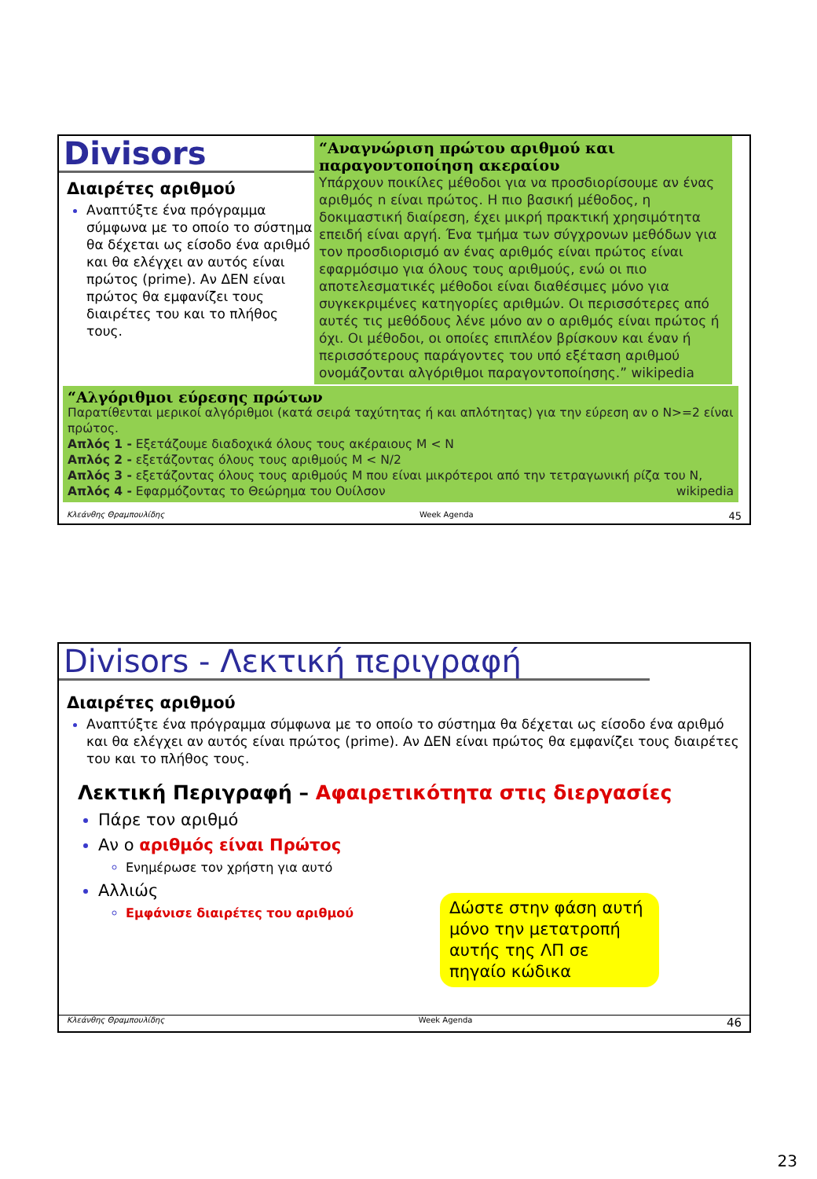Divisors
Διαιρέτες αριθμού
Αναπτύξτε ένα πρόγραμμα σύμφωνα με το οποίο το σύστημα θα δέχεται ως είσοδο ένα αριθμό και θα ελέγχει αν αυτός είναι πρώτος (prime). Αν ΔΕΝ είναι πρώτος θα εμφανίζει τους διαιρέτες του και το πλήθος τους.
“Αναγνώριση πρώτου αριθμού και παραγοντοποίηση ακεραίου
Υπάρχουν ποικίλες μέθοδοι για να προσδιορίσουμε αν ένας αριθμός n είναι πρώτος. Η πιο βασική μέθοδος, η δοκιμαστική διαίρεση, έχει μικρή πρακτική χρησιμότητα επειδή είναι αργή. Ένα τμήμα των σύγχρονων μεθόδων για τον προσδιορισμό αν ένας αριθμός είναι πρώτος είναι εφαρμόσιμο για όλους τους αριθμούς, ενώ οι πιο αποτελεσματικές μέθοδοι είναι διαθέσιμες μόνο για συγκεκριμένες κατηγορίες αριθμών. Οι περισσότερες από αυτές τις μεθόδους λένε μόνο αν ο αριθμός είναι πρώτος ή όχι. Οι μέθοδοι, οι οποίες επιπλέον βρίσκουν και έναν ή περισσότερους παράγοντες του υπό εξέταση αριθμού ονομάζονται αλγόριθμοι παραγοντοποίησης.” wikipedia
“Αλγόριθμοι εύρεσης πρώτων
Παρατίθενται μερικοί αλγόριθμοι (κατά σειρά ταχύτητας ή και απλότητας) για την εύρεση αν ο N>=2 είναι πρώτος.
Απλός 1 - Εξετάζουμε διαδοχικά όλους τους ακέραιους M < N
Απλός 2 - εξετάζοντας όλους τους αριθμούς M < N/2
Απλός 3 - εξετάζοντας όλους τους αριθμούς M που είναι μικρότεροι από την τετραγωνική ρίζα του N,
Απλός 4 - Εφαρμόζοντας το Θεώρημα του Ουίλσον wikipedia
Κλεάνθης Θραμπουλίδης Week Agenda 45
Divisors - Λεκτική περιγραφή
Διαιρέτες αριθμού
Αναπτύξτε ένα πρόγραμμα σύμφωνα με το οποίο το σύστημα θα δέχεται ως είσοδο ένα αριθμό και θα ελέγχει αν αυτός είναι πρώτος (prime). Αν ΔΕΝ είναι πρώτος θα εμφανίζει τους διαιρέτες του και το πλήθος τους.
Λεκτική Περιγραφή – Αφαιρετικότητα στις διεργασίες
Πάρε τον αριθμό
Αν ο αριθμός είναι Πρώτος
Ενημέρωσε τον χρήστη για αυτό
Αλλιώς
Εμφάνισε διαιρέτες του αριθμού
Δώστε στην φάση αυτή μόνο την μετατροπή αυτής της ΛΠ σε πηγαίο κώδικα
Κλεάνθης Θραμπουλίδης Week Agenda 46
23